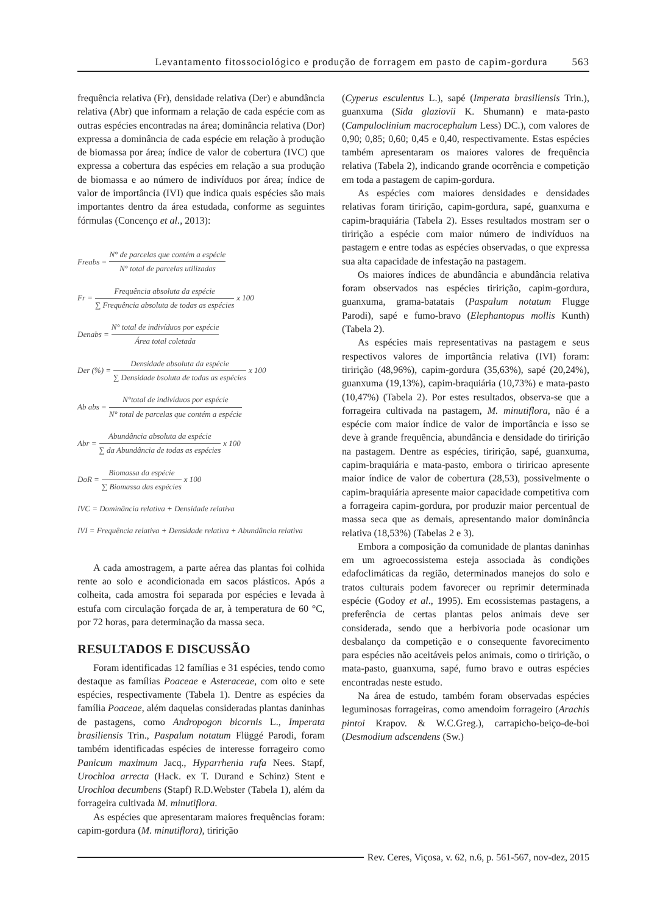Levantamento fitossociológico e produção de forragem em pasto de capim-gordura 563
frequência relativa (Fr), densidade relativa (Der) e abundância relativa (Abr) que informam a relação de cada espécie com as outras espécies encontradas na área; dominância relativa (Dor) expressa a dominância de cada espécie em relação à produção de biomassa por área; índice de valor de cobertura (IVC) que expressa a cobertura das espécies em relação a sua produção de biomassa e ao número de indivíduos por área; índice de valor de importância (IVI) que indica quais espécies são mais importantes dentro da área estudada, conforme as seguintes fórmulas (Concenço et al., 2013):
Freabs = N° de parcelas que contém a espécie N° total de parcelas utilizadas
Fr = Frequência absoluta da espécie ∑ Frequência absoluta de todas as espécies x 100
Denabs = N° total de indivíduos por espécie Área total coletada
Der (%) = Densidade absoluta da espécie ∑ Densidade bsoluta de todas as espécies x 100
Ab abs = N°total de indivíduos por espécie N° total de parcelas que contém a espécie
Abr = Abundância absoluta da espécie ∑ da Abundância de todas as espécies x 100
DoR = Biomassa da espécie ∑ Biomassa das espécies x 100
IVC = Dominância relativa + Densidade relativa
IVI = Frequência relativa + Densidade relativa + Abundância relativa
A cada amostragem, a parte aérea das plantas foi colhida rente ao solo e acondicionada em sacos plásticos. Após a colheita, cada amostra foi separada por espécies e levada à estufa com circulação forçada de ar, à temperatura de 60 °C, por 72 horas, para determinação da massa seca.
RESULTADOS E DISCUSSÃO
Foram identificadas 12 famílias e 31 espécies, tendo como destaque as famílias Poaceae e Asteraceae, com oito e sete espécies, respectivamente (Tabela 1). Dentre as espécies da família Poaceae, além daquelas consideradas plantas daninhas de pastagens, como Andropogon bicornis L., Imperata brasiliensis Trin., Paspalum notatum Flüggé Parodi, foram também identificadas espécies de interesse forrageiro como Panicum maximum Jacq., Hyparrhenia rufa Nees. Stapf, Urochloa arrecta (Hack. ex T. Durand e Schinz) Stent e Urochloa decumbens (Stapf) R.D.Webster (Tabela 1), além da forrageira cultivada M. minutiflora.
As espécies que apresentaram maiores frequências foram: capim-gordura (M. minutiflora), tiririção
(Cyperus esculentus L.), sapé (Imperata brasiliensis Trin.), guanxuma (Sida glaziovii K. Shumann) e mata-pasto (Campuloclinium macrocephalum Less) DC.), com valores de 0,90; 0,85; 0,60; 0,45 e 0,40, respectivamente. Estas espécies também apresentaram os maiores valores de frequência relativa (Tabela 2), indicando grande ocorrência e competição em toda a pastagem de capim-gordura.
As espécies com maiores densidades e densidades relativas foram tiririção, capim-gordura, sapé, guanxuma e capim-braquiária (Tabela 2). Esses resultados mostram ser o tiririção a espécie com maior número de indivíduos na pastagem e entre todas as espécies observadas, o que expressa sua alta capacidade de infestação na pastagem.
Os maiores índices de abundância e abundância relativa foram observados nas espécies tiririção, capim-gordura, guanxuma, grama-batatais (Paspalum notatum Flugge Parodi), sapé e fumo-bravo (Elephantopus mollis Kunth) (Tabela 2).
As espécies mais representativas na pastagem e seus respectivos valores de importância relativa (IVI) foram: tiririção (48,96%), capim-gordura (35,63%), sapé (20,24%), guanxuma (19,13%), capim-braquiária (10,73%) e mata-pasto (10,47%) (Tabela 2). Por estes resultados, observa-se que a forrageira cultivada na pastagem, M. minutiflora, não é a espécie com maior índice de valor de importância e isso se deve à grande frequência, abundância e densidade do tiririção na pastagem. Dentre as espécies, tiririção, sapé, guanxuma, capim-braquiária e mata-pasto, embora o tiriricao apresente maior índice de valor de cobertura (28,53), possivelmente o capim-braquiária apresente maior capacidade competitiva com a forrageira capim-gordura, por produzir maior percentual de massa seca que as demais, apresentando maior dominância relativa (18,53%) (Tabelas 2 e 3).
Embora a composição da comunidade de plantas daninhas em um agroecossistema esteja associada às condições edafoclimáticas da região, determinados manejos do solo e tratos culturais podem favorecer ou reprimir determinada espécie (Godoy et al., 1995). Em ecossistemas pastagens, a preferência de certas plantas pelos animais deve ser considerada, sendo que a herbivoria pode ocasionar um desbalanço da competição e o consequente favorecimento para espécies não aceitáveis pelos animais, como o tiririção, o mata-pasto, guanxuma, sapé, fumo bravo e outras espécies encontradas neste estudo.
Na área de estudo, também foram observadas espécies leguminosas forrageiras, como amendoim forrageiro (Arachis pintoi Krapov. & W.C.Greg.), carrapicho-beiço-de-boi (Desmodium adscendens (Sw.)
Rev. Ceres, Viçosa, v. 62, n.6, p. 561-567, nov-dez, 2015